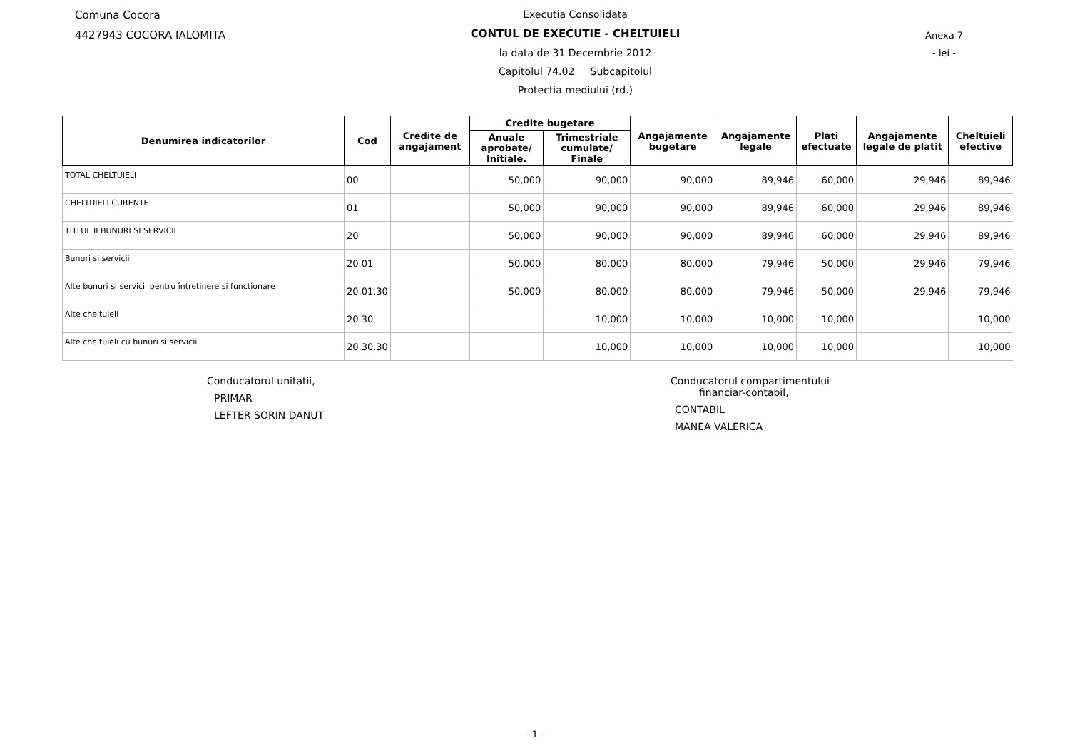Comuna Cocora
4427943 COCORA IALOMITA
Executia Consolidata
CONTUL DE EXECUTIE - CHELTUIELI
la data de 31 Decembrie 2012
Capitolul 74.02 Subcapitolul
Protectia mediului (rd.)
Anexa 7
- lei -
| Denumirea indicatorilor | Cod | Credite de angajament | Credite bugetare | | Angajamente bugetare | Angajamente legale | Plati efectuate | Angajamente legale de platit | Cheltuieli efective |
| --- | --- | --- | --- | --- | --- | --- | --- | --- | --- |
| | | | Anuale aprobate/ Initiale. | Trimestriale cumulate/ Finale | | | | | |
| TOTAL CHELTUIELI | 00 | | 50,000 | 90,000 | 90,000 | 89,946 | 60,000 | 29,946 | 89,946 |
| CHELTUIELI CURENTE | 01 | | 50,000 | 90,000 | 90,000 | 89,946 | 60,000 | 29,946 | 89,946 |
| TITLUL II BUNURI SI SERVICII | 20 | | 50,000 | 90,000 | 90,000 | 89,946 | 60,000 | 29,946 | 89,946 |
| Bunuri si servicii | 20.01 | | 50,000 | 80,000 | 80,000 | 79,946 | 50,000 | 29,946 | 79,946 |
| Alte bunuri si servicii pentru întretinere si functionare | 20.01.30 | | 50,000 | 80,000 | 80,000 | 79,946 | 50,000 | 29,946 | 79,946 |
| Alte cheltuieli | 20.30 | | | 10,000 | 10,000 | 10,000 | 10,000 | | 10,000 |
| Alte cheltuieli cu bunuri si servicii | 20.30.30 | | | 10,000 | 10,000 | 10,000 | 10,000 | | 10,000 |
Conducatorul unitatii,
PRIMAR
LEFTER SORIN DANUT
Conducatorul compartimentului
financiar-contabil,
CONTABIL
MANEA VALERICA
- 1 -